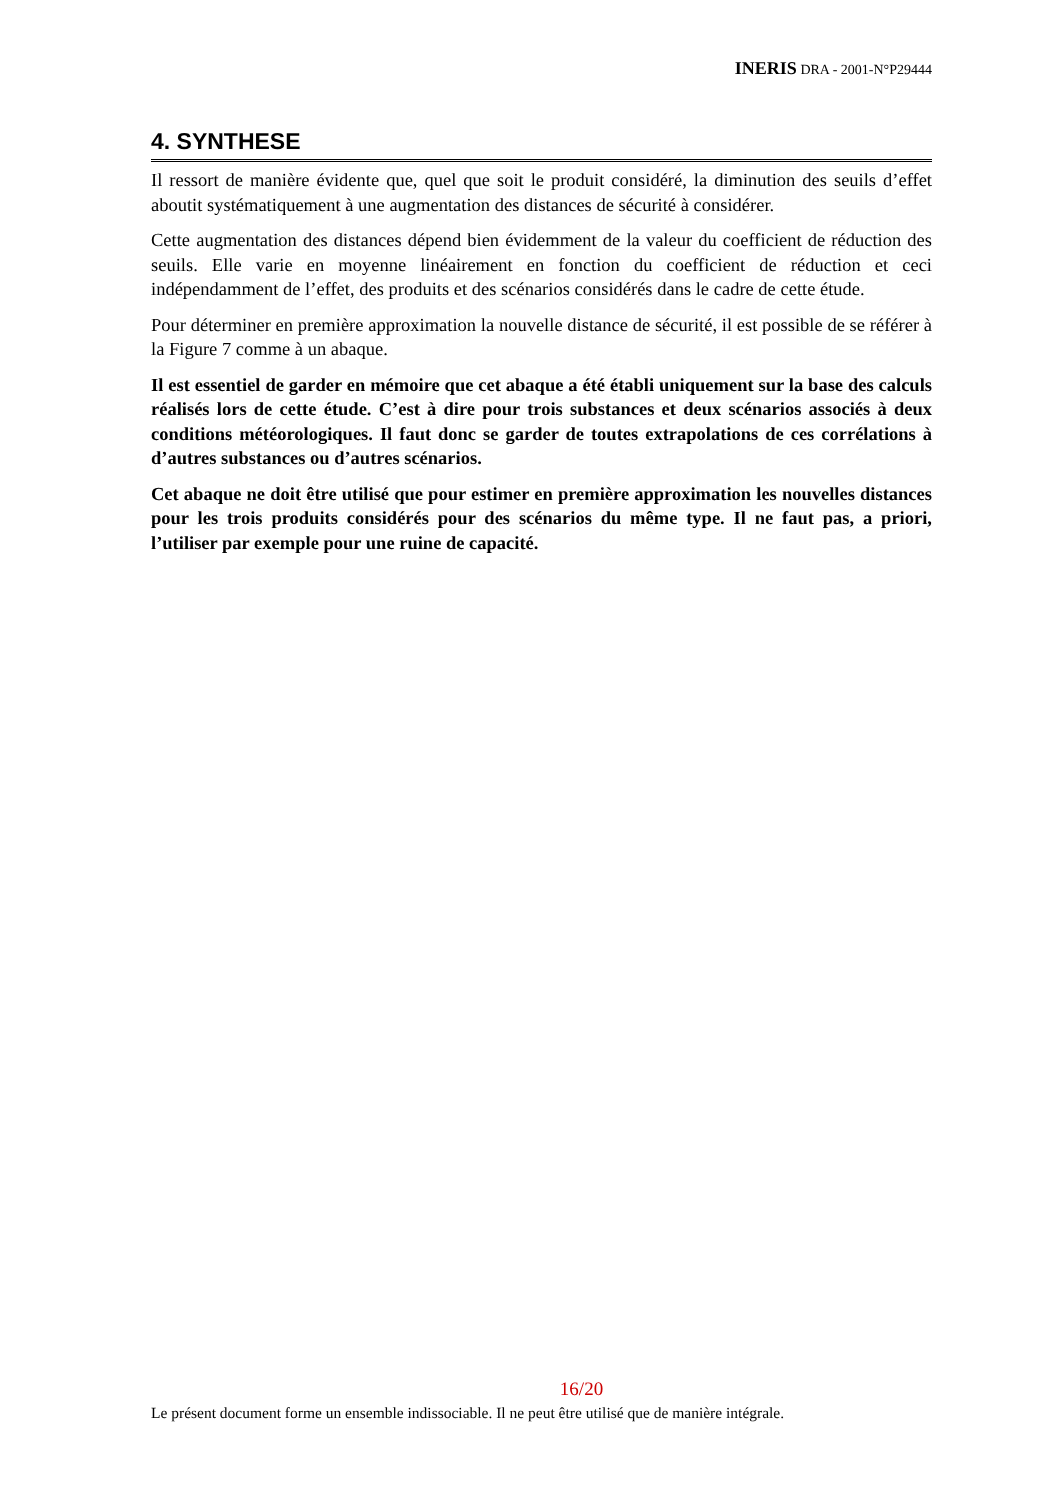INERIS DRA - 2001-N°P29444
4. SYNTHESE
Il ressort de manière évidente que, quel que soit le produit considéré, la diminution des seuils d’effet aboutit systématiquement à une augmentation des distances de sécurité à considérer.
Cette augmentation des distances dépend bien évidemment de la valeur du coefficient de réduction des seuils. Elle varie en moyenne linéairement en fonction du coefficient de réduction et ceci indépendamment de l’effet, des produits et des scénarios considérés dans le cadre de cette étude.
Pour déterminer en première approximation la nouvelle distance de sécurité, il est possible de se référer à la Figure 7 comme à un abaque.
Il est essentiel de garder en mémoire que cet abaque a été établi uniquement sur la base des calculs réalisés lors de cette étude. C’est à dire pour trois substances et deux scénarios associés à deux conditions météorologiques. Il faut donc se garder de toutes extrapolations de ces corrélations à d’autres substances ou d’autres scénarios.
Cet abaque ne doit être utilisé que pour estimer en première approximation les nouvelles distances pour les trois produits considérés pour des scénarios du même type. Il ne faut pas, a priori, l’utiliser par exemple pour une ruine de capacité.
16/20
Le présent document forme un ensemble indissociable. Il ne peut être utilisé que de manière intégrale.